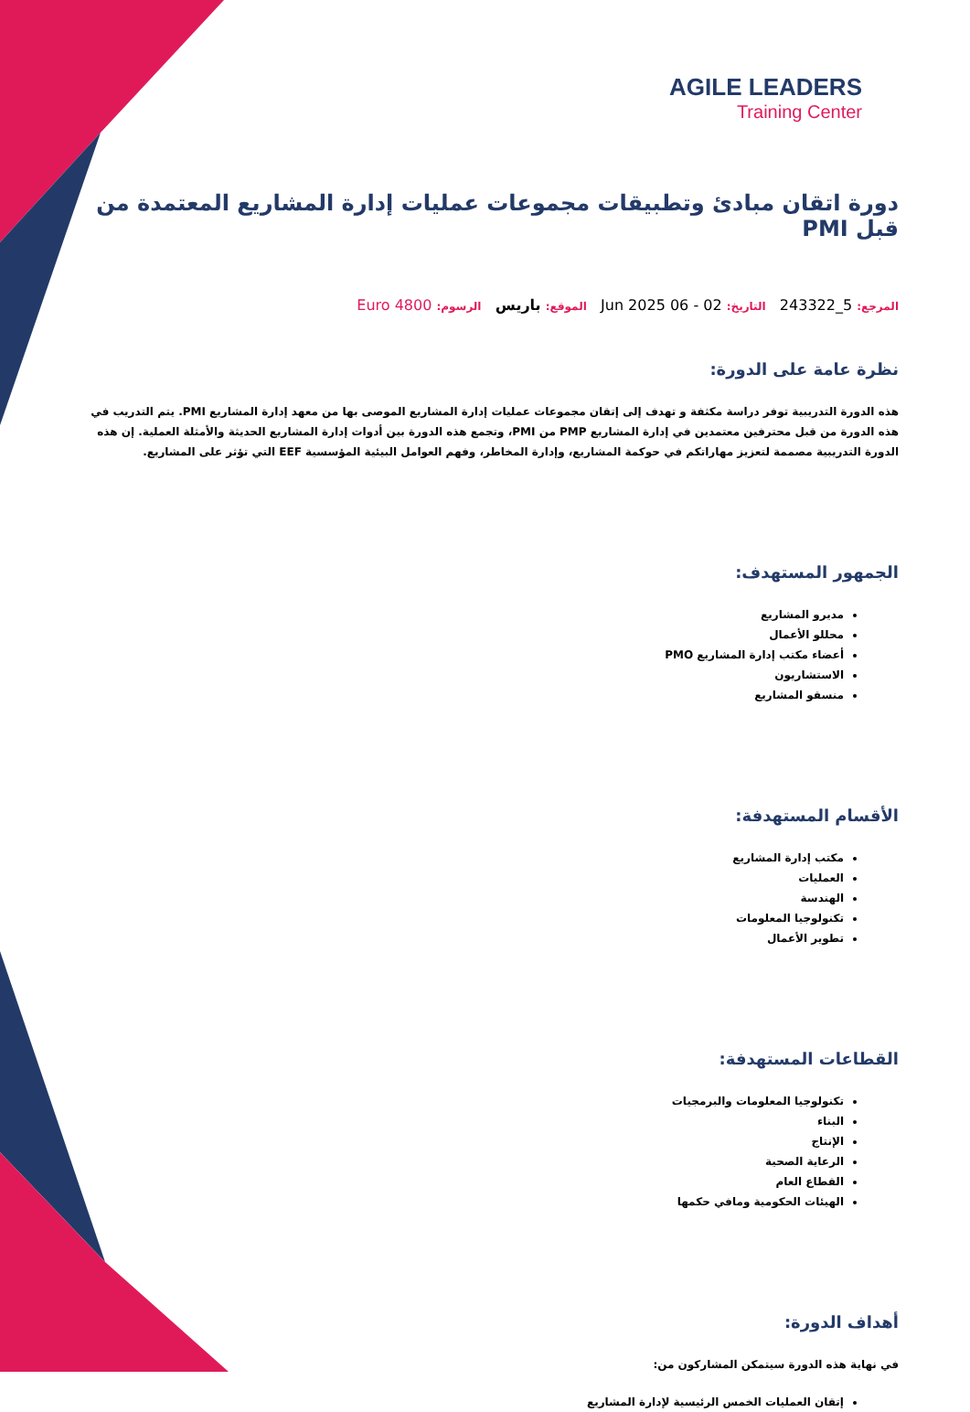AGILE LEADERS
Training Center
دورة اتقان مبادئ وتطبيقات مجموعات عمليات إدارة المشاريع المعتمدة من قبل PMI
المرجع: 5_243322 التاريخ: 02 - 06 Jun 2025 الموقع: باريس الرسوم: 4800 Euro
نظرة عامة على الدورة:
هذه الدورة التدريبية توفر دراسة مكثفة و تهدف إلى إتقان مجموعات عمليات إدارة المشاريع الموصى بها من معهد إدارة المشاريع PMI. يتم التدريب في هذه الدورة من قبل محترفين معتمدين في إدارة المشاريع PMP من PMI، وتجمع هذه الدورة بين أدوات إدارة المشاريع الحديثة والأمثلة العملية. إن هذه الدورة التدريبية مصممة لتعزيز مهاراتكم في حوكمة المشاريع، وإدارة المخاطر، وفهم العوامل البيئية المؤسسية EEF التي تؤثر على المشاريع.
الجمهور المستهدف:
مديرو المشاريع
محللو الأعمال
أعضاء مكتب إدارة المشاريع PMO
الاستشاريون
منسقو المشاريع
الأقسام المستهدفة:
مكتب إدارة المشاريع
العمليات
الهندسة
تكنولوجيا المعلومات
تطوير الأعمال
القطاعات المستهدفة:
تكنولوجيا المعلومات والبرمجيات
البناء
الإنتاج
الرعاية الصحية
القطاع العام
الهيئات الحكومية ومافي حكمها
أهداف الدورة:
في نهاية هذه الدورة سيتمكن المشاركون من:
إتقان العمليات الخمس الرئيسية لإدارة المشاريع